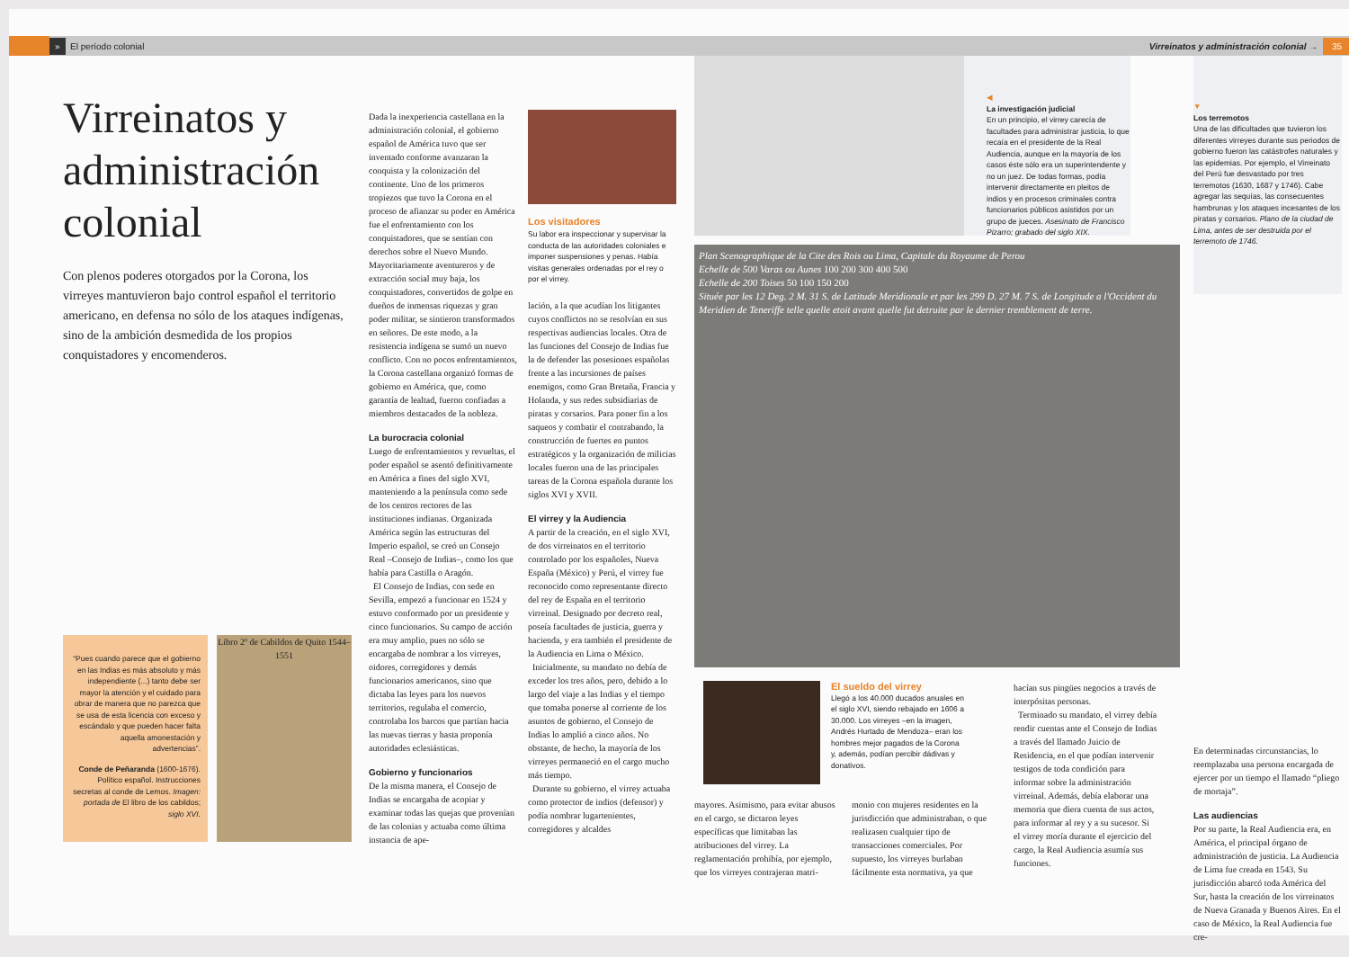» El período colonial
Virreinatos y administración colonial
Con plenos poderes otorgados por la Corona, los virreyes mantuvieron bajo control español el territorio americano, en defensa no sólo de los ataques indígenas, sino de la ambición desmedida de los propios conquistadores y encomenderos.
“Pues cuando parece que el gobierno en las Indias es más absoluto y más independiente (...) tanto debe ser mayor la atención y el cuidado para obrar de manera que no parezca que se usa de esta licencia con exceso y escándalo y que pueden hacer falta aquella amonestación y advertencias”.
Conde de Peñaranda (1600-1676). Político español. Instrucciones secretas al conde de Lemos. Imagen: portada de El libro de los cabildos; siglo XVI.
Libro 2º de Cabildos de Quito 1544–1551
Dada la inexperiencia castellana en la administración colonial, el gobierno español de América tuvo que ser inventado conforme avanzaran la conquista y la colonización del continente. Uno de los primeros tropiezos que tuvo la Corona en el proceso de afianzar su poder en América fue el enfrentamiento con los conquistadores, que se sentían con derechos sobre el Nuevo Mundo. Mayoritariamente aventureros y de extracción social muy baja, los conquistadores, convertidos de golpe en dueños de inmensas riquezas y gran poder militar, se sintieron transformados en señores. De este modo, a la resistencia indígena se sumó un nuevo conflicto. Con no pocos enfrentamientos, la Corona castellana organizó formas de gobierno en América, que, como garantía de lealtad, fueron confiadas a miembros destacados de la nobleza.
La burocracia colonial
Luego de enfrentamientos y revueltas, el poder español se asentó definitivamente en América a fines del siglo XVI, manteniendo a la península como sede de los centros rectores de las instituciones indianas. Organizada América según las estructuras del Imperio español, se creó un Consejo Real –Consejo de Indias–, como los que había para Castilla o Aragón.
El Consejo de Indias, con sede en Sevilla, empezó a funcionar en 1524 y estuvo conformado por un presidente y cinco funcionarios. Su campo de acción era muy amplio, pues no sólo se encargaba de nombrar a los virreyes, oidores, corregidores y demás funcionarios americanos, sino que dictaba las leyes para los nuevos territorios, regulaba el comercio, controlaba los barcos que partían hacia las nuevas tierras y hasta proponía autoridades eclesiásticas.
Gobierno y funcionarios
De la misma manera, el Consejo de Indias se encargaba de acopiar y examinar todas las quejas que provenían de las colonias y actuaba como última instancia de ape-
Los visitadores
Su labor era inspeccionar y supervisar la conducta de las autoridades coloniales e imponer suspensiones y penas. Había visitas generales ordenadas por el rey o por el virrey.
lación, a la que acudían los litigantes cuyos conflictos no se resolvían en sus respectivas audiencias locales. Otra de las funciones del Consejo de Indias fue la de defender las posesiones españolas frente a las incursiones de países enemigos, como Gran Bretaña, Francia y Holanda, y sus redes subsidiarias de piratas y corsarios. Para poner fin a los saqueos y combatir el contrabando, la construcción de fuertes en puntos estratégicos y la organización de milicias locales fueron una de las principales tareas de la Corona española durante los siglos XVI y XVII.
El virrey y la Audiencia
A partir de la creación, en el siglo XVI, de dos virreinatos en el territorio controlado por los españoles, Nueva España (México) y Perú, el virrey fue reconocido como representante directo del rey de España en el territorio virreinal. Designado por decreto real, poseía facultades de justicia, guerra y hacienda, y era también el presidente de la Audiencia en Lima o México.
Inicialmente, su mandato no debía de exceder los tres años, pero, debido a lo largo del viaje a las Indias y el tiempo que tomaba ponerse al corriente de los asuntos de gobierno, el Consejo de Indias lo amplió a cinco años. No obstante, de hecho, la mayoría de los virreyes permaneció en el cargo mucho más tiempo.
Durante su gobierno, el virrey actuaba como protector de indios (defensor) y podía nombrar lugartenientes, corregidores y alcaldes
Virreinatos y administración colonial → 35
◀
La investigación judicial
En un principio, el virrey carecía de facultades para administrar justicia, lo que recaía en el presidente de la Real Audiencia, aunque en la mayoría de los casos éste sólo era un superintendente y no un juez. De todas formas, podía intervenir directamente en pleitos de indios y en procesos criminales contra funcionarios públicos asistidos por un grupo de jueces. Asesinato de Francisco Pizarro; grabado del siglo XIX.
Plan Scenographique de la Cite des Rois ou Lima, Capitale du Royaume de Perou
Echelle de 500 Varas ou Aunes 100 200 300 400 500
Echelle de 200 Toises 50 100 150 200
Située par les 12 Deg. 2 M. 31 S. de Latitude Meridionale et par les 299 D. 27 M. 7 S. de Longitude a l'Occident du Meridien de Teneriffe telle quelle etoit avant quelle fut detruite par le dernier tremblement de terre.
El sueldo del virrey
Llegó a los 40.000 ducados anuales en el siglo XVI, siendo rebajado en 1606 a 30.000. Los virreyes –en la imagen, Andrés Hurtado de Mendoza– eran los hombres mejor pagados de la Corona y, además, podían percibir dádivas y donativos.
mayores. Asimismo, para evitar abusos en el cargo, se dictaron leyes específicas que limitaban las atribuciones del virrey. La reglamentación prohibía, por ejemplo, que los virreyes contrajeran matri-
monio con mujeres residentes en la jurisdicción que administraban, o que realizasen cualquier tipo de transacciones comerciales. Por supuesto, los virreyes burlaban fácilmente esta normativa, ya que
hacían sus pingües negocios a través de interpósitas personas.
Terminado su mandato, el virrey debía rendir cuentas ante el Consejo de Indias a través del llamado Juicio de Residencia, en el que podían intervenir testigos de toda condición para informar sobre la administración virreinal. Además, debía elaborar una memoria que diera cuenta de sus actos, para informar al rey y a su sucesor. Si el virrey moría durante el ejercicio del cargo, la Real Audiencia asumía sus funciones.
▼
Los terremotos
Una de las dificultades que tuvieron los diferentes virreyes durante sus periodos de gobierno fueron las catástrofes naturales y las epidemias. Por ejemplo, el Virreinato del Perú fue desvastado por tres terremotos (1630, 1687 y 1746). Cabe agregar las sequías, las consecuentes hambrunas y los ataques incesantes de los piratas y corsarios. Plano de la ciudad de Lima, antes de ser destruida por el terremoto de 1746.
En determinadas circunstancias, lo reemplazaba una persona encargada de ejercer por un tiempo el llamado “pliego de mortaja”.
Las audiencias
Por su parte, la Real Audiencia era, en América, el principal órgano de administración de justicia. La Audiencia de Lima fue creada en 1543. Su jurisdicción abarcó toda América del Sur, hasta la creación de los virreinatos de Nueva Granada y Buenos Aires. En el caso de México, la Real Audiencia fue cre-